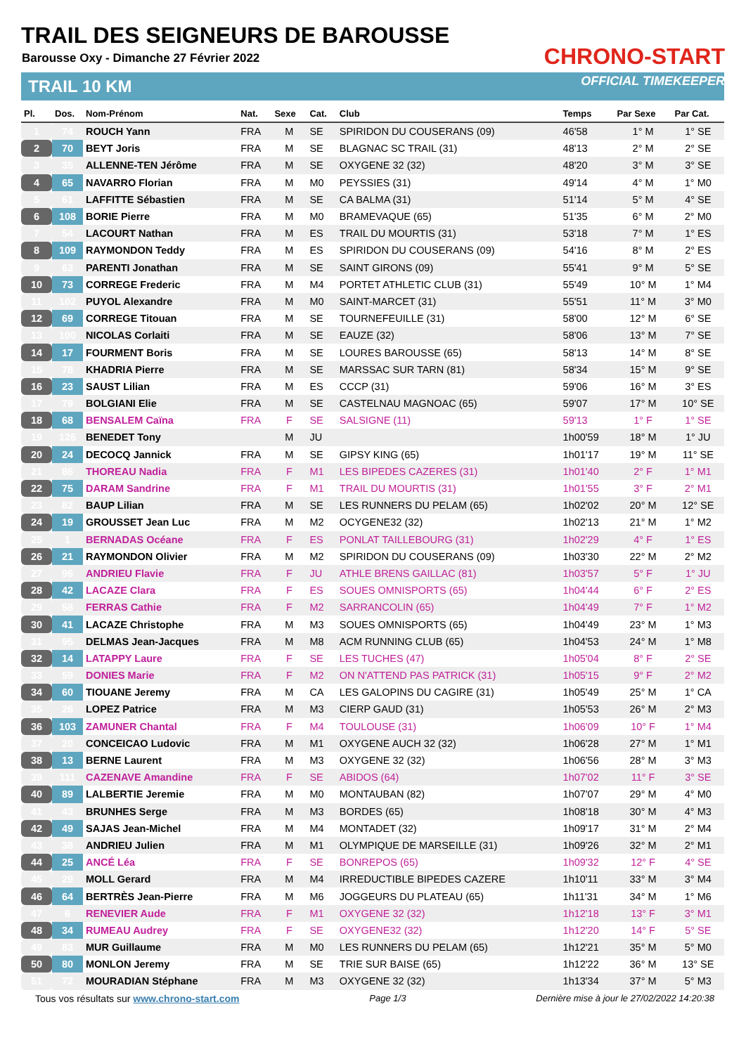TRAIL DES SEIGNEURS DE BAROUSSE
Barousse Oxy - Dimanche 27 Février 2022
TRAIL 10 KM
CHRONO-START
OFFICIAL TIMEKEEPER
| Pl. | Dos. | Nom-Prénom | Nat. | Sexe | Cat. | Club | Temps | Par Sexe | Par Cat. |
| --- | --- | --- | --- | --- | --- | --- | --- | --- | --- |
| 1 | 74 | ROUCH Yann | FRA | M | SE | SPIRIDON DU COUSERANS (09) | 46'58 | 1° M | 1° SE |
| 2 | 70 | BEYT Joris | FRA | M | SE | BLAGNAC SC TRAIL (31) | 48'13 | 2° M | 2° SE |
| 3 | 35 | ALLENNE-TEN Jérôme | FRA | M | SE | OXYGENE 32 (32) | 48'20 | 3° M | 3° SE |
| 4 | 65 | NAVARRO Florian | FRA | M | M0 | PEYSSIES (31) | 49'14 | 4° M | 1° M0 |
| 5 | 61 | LAFFITTE Sébastien | FRA | M | SE | CA BALMA (31) | 51'14 | 5° M | 4° SE |
| 6 | 108 | BORIE Pierre | FRA | M | M0 | BRAMEVAQUE (65) | 51'35 | 6° M | 2° M0 |
| 7 | 54 | LACOURT Nathan | FRA | M | ES | TRAIL DU MOURTIS (31) | 53'18 | 7° M | 1° ES |
| 8 | 109 | RAYMONDON Teddy | FRA | M | ES | SPIRIDON DU COUSERANS (09) | 54'16 | 8° M | 2° ES |
| 9 | 63 | PARENTI Jonathan | FRA | M | SE | SAINT GIRONS (09) | 55'41 | 9° M | 5° SE |
| 10 | 73 | CORREGE Frederic | FRA | M | M4 | PORTET ATHLETIC CLUB (31) | 55'49 | 10° M | 1° M4 |
| 11 | 102 | PUYOL Alexandre | FRA | M | M0 | SAINT-MARCET (31) | 55'51 | 11° M | 3° M0 |
| 12 | 69 | CORREGE Titouan | FRA | M | SE | TOURNEFEUILLE (31) | 58'00 | 12° M | 6° SE |
| 13 | 100 | NICOLAS Corlaiti | FRA | M | SE | EAUZE (32) | 58'06 | 13° M | 7° SE |
| 14 | 17 | FOURMENT Boris | FRA | M | SE | LOURES BAROUSSE (65) | 58'13 | 14° M | 8° SE |
| 15 | 78 | KHADRIA Pierre | FRA | M | SE | MARSSAC SUR TARN (81) | 58'34 | 15° M | 9° SE |
| 16 | 23 | SAUST Lilian | FRA | M | ES | CCCP (31) | 59'06 | 16° M | 3° ES |
| 17 | 79 | BOLGIANI Elie | FRA | M | SE | CASTELNAU MAGNOAC (65) | 59'07 | 17° M | 10° SE |
| 18 | 68 | BENSALEM Caïna | FRA | F | SE | SALSIGNE (11) | 59'13 | 1° F | 1° SE |
| 19 | 126 | BENEDET Tony | | M | JU | | 1h00'59 | 18° M | 1° JU |
| 20 | 24 | DECOCQ Jannick | FRA | M | SE | GIPSY KING (65) | 1h01'17 | 19° M | 11° SE |
| 21 | 86 | THOREAU Nadia | FRA | F | M1 | LES BIPEDES CAZERES (31) | 1h01'40 | 2° F | 1° M1 |
| 22 | 75 | DARAM Sandrine | FRA | F | M1 | TRAIL DU MOURTIS (31) | 1h01'55 | 3° F | 2° M1 |
| 23 | 82 | BAUP Lilian | FRA | M | SE | LES RUNNERS DU PELAM (65) | 1h02'02 | 20° M | 12° SE |
| 24 | 19 | GROUSSET Jean Luc | FRA | M | M2 | OCYGENE32 (32) | 1h02'13 | 21° M | 1° M2 |
| 25 | 1 | BERNADAS Océane | FRA | F | ES | PONLAT TAILLEBOURG (31) | 1h02'29 | 4° F | 1° ES |
| 26 | 21 | RAYMONDON Olivier | FRA | M | M2 | SPIRIDON DU COUSERANS (09) | 1h03'30 | 22° M | 2° M2 |
| 27 | 96 | ANDRIEU Flavie | FRA | F | JU | ATHLE BRENS GAILLAC (81) | 1h03'57 | 5° F | 1° JU |
| 28 | 42 | LACAZE Clara | FRA | F | ES | SOUES OMNISPORTS (65) | 1h04'44 | 6° F | 2° ES |
| 29 | 58 | FERRAS Cathie | FRA | F | M2 | SARRANCOLIN (65) | 1h04'49 | 7° F | 1° M2 |
| 30 | 41 | LACAZE Christophe | FRA | M | M3 | SOUES OMNISPORTS (65) | 1h04'49 | 23° M | 1° M3 |
| 31 | 95 | DELMAS Jean-Jacques | FRA | M | M8 | ACM RUNNING CLUB (65) | 1h04'53 | 24° M | 1° M8 |
| 32 | 14 | LATAPPY Laure | FRA | F | SE | LES TUCHES (47) | 1h05'04 | 8° F | 2° SE |
| 33 | 59 | DONIES Marie | FRA | F | M2 | ON N'ATTEND PAS PATRICK (31) | 1h05'15 | 9° F | 2° M2 |
| 34 | 60 | TIOUANE Jeremy | FRA | M | CA | LES GALOPINS DU CAGIRE (31) | 1h05'49 | 25° M | 1° CA |
| 35 | 26 | LOPEZ Patrice | FRA | M | M3 | CIERP GAUD (31) | 1h05'53 | 26° M | 2° M3 |
| 36 | 103 | ZAMUNER Chantal | FRA | F | M4 | TOULOUSE (31) | 1h06'09 | 10° F | 1° M4 |
| 37 | 20 | CONCEICAO Ludovic | FRA | M | M1 | OXYGENE AUCH 32 (32) | 1h06'28 | 27° M | 1° M1 |
| 38 | 13 | BERNE Laurent | FRA | M | M3 | OXYGENE 32 (32) | 1h06'56 | 28° M | 3° M3 |
| 39 | 111 | CAZENAVE Amandine | FRA | F | SE | ABIDOS (64) | 1h07'02 | 11° F | 3° SE |
| 40 | 89 | LALBERTIE Jeremie | FRA | M | M0 | MONTAUBAN (82) | 1h07'07 | 29° M | 4° M0 |
| 41 | 43 | BRUNHES Serge | FRA | M | M3 | BORDES (65) | 1h08'18 | 30° M | 4° M3 |
| 42 | 49 | SAJAS Jean-Michel | FRA | M | M4 | MONTADET (32) | 1h09'17 | 31° M | 2° M4 |
| 43 | 38 | ANDRIEU Julien | FRA | M | M1 | OLYMPIQUE DE MARSEILLE (31) | 1h09'26 | 32° M | 2° M1 |
| 44 | 25 | ANCÉ Léa | FRA | F | SE | BONREPOS (65) | 1h09'32 | 12° F | 4° SE |
| 45 | 29 | MOLL Gerard | FRA | M | M4 | IRREDUCTIBLE BIPEDES CAZERE | 1h10'11 | 33° M | 3° M4 |
| 46 | 64 | BERTRÈS Jean-Pierre | FRA | M | M6 | JOGGEURS DU PLATEAU (65) | 1h11'31 | 34° M | 1° M6 |
| 47 | 6 | RENEVIER Aude | FRA | F | M1 | OXYGENE 32 (32) | 1h12'18 | 13° F | 3° M1 |
| 48 | 34 | RUMEAU Audrey | FRA | F | SE | OXYGENE32 (32) | 1h12'20 | 14° F | 5° SE |
| 49 | 83 | MUR Guillaume | FRA | M | M0 | LES RUNNERS DU PELAM (65) | 1h12'21 | 35° M | 5° M0 |
| 50 | 80 | MONLON Jeremy | FRA | M | SE | TRIE SUR BAISE (65) | 1h12'22 | 36° M | 13° SE |
| 51 | 72 | MOURADIAN Stéphane | FRA | M | M3 | OXYGENE 32 (32) | 1h13'34 | 37° M | 5° M3 |
Tous vos résultats sur www.chrono-start.com Page 1/3 Dernière mise à jour le 27/02/2022 14:20:38